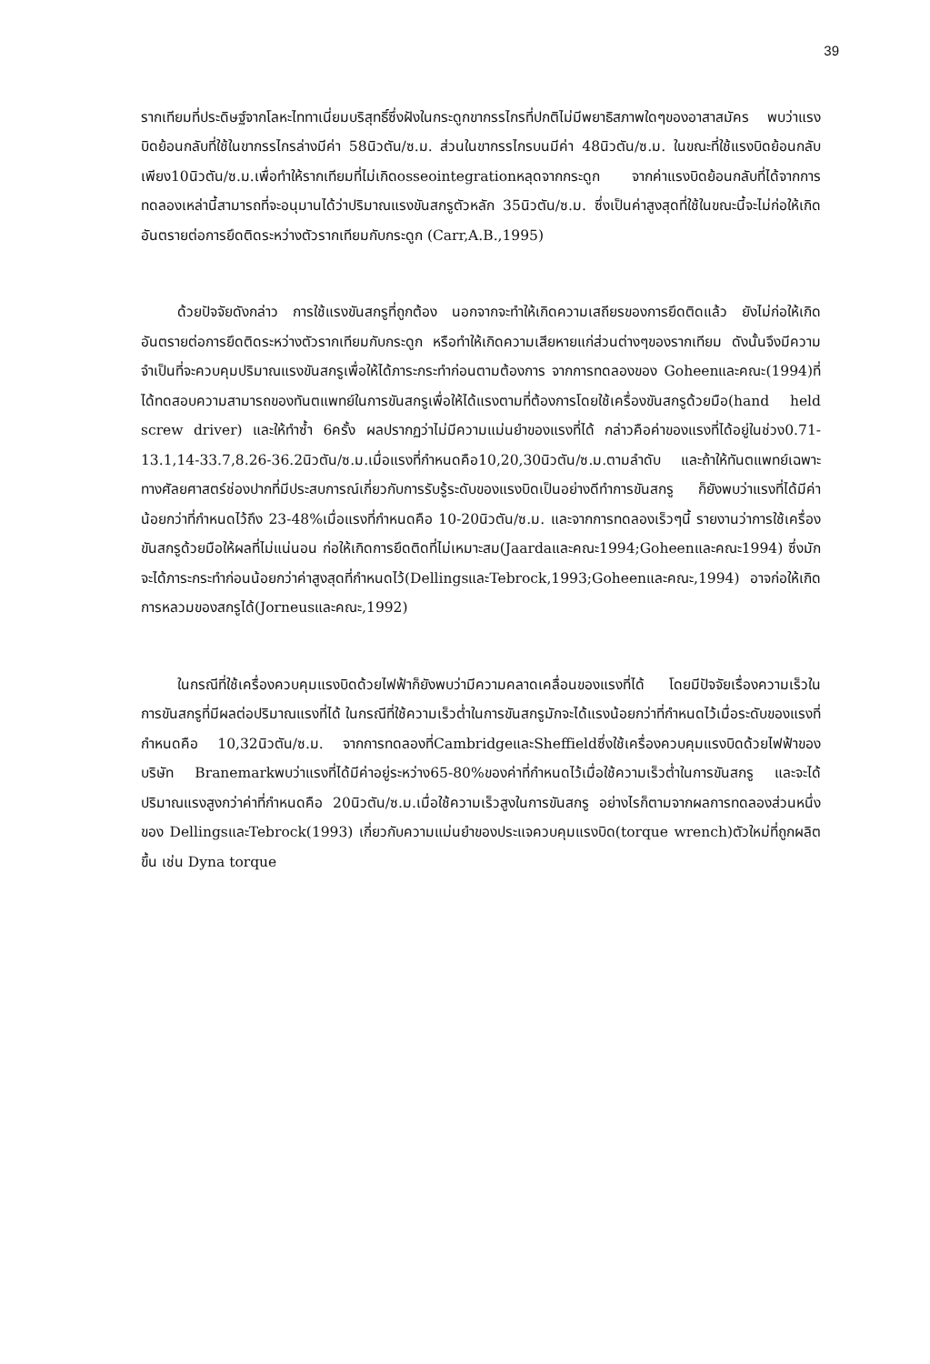39
รากเทียมที่ประดิษฐ์จากโลหะไททาเนี่ยมบริสุทธิ์ซึ่งฝังในกระดูกขากรรไกรที่ปกติไม่มีพยาธิสภาพใดๆของอาสาสมัคร พบว่าแรงบิดย้อนกลับที่ใช้ในขากรรไกรล่างมีค่า 58นิวตัน/ซ.ม. ส่วนในขากรรไกรบนมีค่า 48นิวตัน/ซ.ม. ในขณะที่ใช้แรงบิดย้อนกลับเพียง10นิวตัน/ซ.ม.เพื่อทำให้รากเทียมที่ไม่เกิดosseointegrationหลุดจากกระดูก จากค่าแรงบิดย้อนกลับที่ได้จากการทดลองเหล่านี้สามารถที่จะอนุมานได้ว่าปริมาณแรงขันสกรูตัวหลัก 35นิวตัน/ซ.ม. ซึ่งเป็นค่าสูงสุดที่ใช้ในขณะนี้จะไม่ก่อให้เกิดอันตรายต่อการยึดติดระหว่างตัวรากเทียมกับกระดูก (Carr,A.B.,1995)
ด้วยปัจจัยดังกล่าว การใช้แรงขันสกรูที่ถูกต้อง นอกจากจะทำให้เกิดความเสถียรของการยึดติดแล้ว ยังไม่ก่อให้เกิดอันตรายต่อการยึดติดระหว่างตัวรากเทียมกับกระดูก หรือทำให้เกิดความเสียหายแก่ส่วนต่างๆของรากเทียม ดังนั้นจึงมีความจำเป็นที่จะควบคุมปริมาณแรงขันสกรูเพื่อให้ได้ภาระกระทำก่อนตามต้องการ จากการทดลองของ Goheenและคณะ(1994)ที่ได้ทดสอบความสามารถของทันตแพทย์ในการขันสกรูเพื่อให้ได้แรงตามที่ต้องการโดยใช้เครื่องขันสกรูด้วยมือ(hand held screw driver) และให้ทำซ้ำ 6ครั้ง ผลปรากฏว่าไม่มีความแม่นยำของแรงที่ได้ กล่าวคือค่าของแรงที่ได้อยู่ในช่วง0.71-13.1,14-33.7,8.26-36.2นิวตัน/ซ.ม.เมื่อแรงที่กำหนดคือ10,20,30นิวตัน/ซ.ม.ตามลำดับ และถ้าให้ทันตแพทย์เฉพาะทางศัลยศาสตร์ช่องปากที่มีประสบการณ์เกี่ยวกับการรับรู้ระดับของแรงบิดเป็นอย่างดีทำการขันสกรู ก็ยังพบว่าแรงที่ได้มีค่าน้อยกว่าที่กำหนดไว้ถึง 23-48%เมื่อแรงที่กำหนดคือ 10-20นิวตัน/ซ.ม. และจากการทดลองเร็วๆนี้ รายงานว่าการใช้เครื่องขันสกรูด้วยมือให้ผลที่ไม่แน่นอน ก่อให้เกิดการยึดติดที่ไม่เหมาะสม(Jaardaและคณะ1994;Goheenและคณะ1994) ซึ่งมักจะได้ภาระกระทำก่อนน้อยกว่าค่าสูงสุดที่กำหนดไว้(DellingsและTebrock,1993;Goheenและคณะ,1994) อาจก่อให้เกิดการหลวมของสกรูได้(Jorneusและคณะ,1992)
ในกรณีที่ใช้เครื่องควบคุมแรงบิดด้วยไฟฟ้าก็ยังพบว่ามีความคลาดเคลื่อนของแรงที่ได้ โดยมีปัจจัยเรื่องความเร็วในการขันสกรูที่มีผลต่อปริมาณแรงที่ได้ ในกรณีที่ใช้ความเร็วต่ำในการขันสกรูมักจะได้แรงน้อยกว่าที่กำหนดไว้เมื่อระดับของแรงที่กำหนดคือ 10,32นิวตัน/ซ.ม. จากการทดลองที่CambridgeและSheffieldซึ่งใช้เครื่องควบคุมแรงบิดด้วยไฟฟ้าของบริษัท Branemarkพบว่าแรงที่ได้มีค่าอยู่ระหว่าง65-80%ของค่าที่กำหนดไว้เมื่อใช้ความเร็วต่ำในการขันสกรู และจะได้ปริมาณแรงสูงกว่าค่าที่กำหนดคือ 20นิวตัน/ซ.ม.เมื่อใช้ความเร็วสูงในการขันสกรู อย่างไรก็ตามจากผลการทดลองส่วนหนึ่งของ DellingsและTebrock(1993) เกี่ยวกับความแม่นยำของประแจควบคุมแรงบิด(torque wrench)ตัวใหม่ที่ถูกผลิตขึ้น เช่น Dyna torque